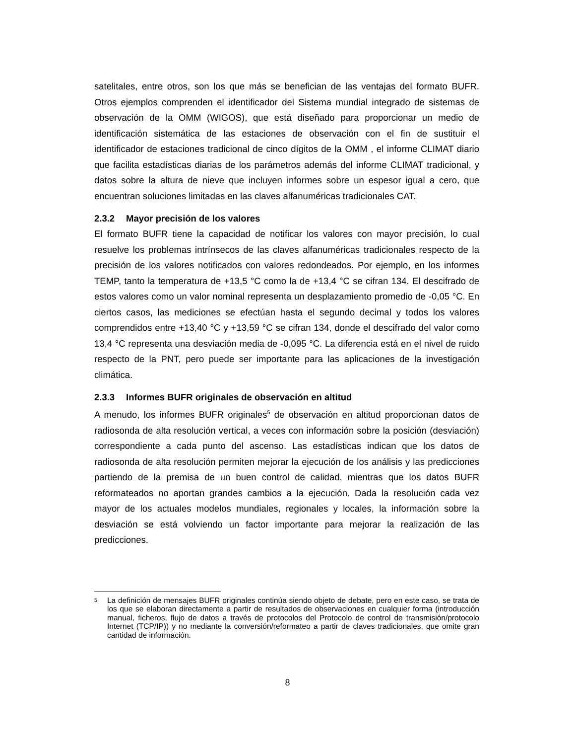satelitales, entre otros, son los que más se benefician de las ventajas del formato BUFR. Otros ejemplos comprenden el identificador del Sistema mundial integrado de sistemas de observación de la OMM (WIGOS), que está diseñado para proporcionar un medio de identificación sistemática de las estaciones de observación con el fin de sustituir el identificador de estaciones tradicional de cinco dígitos de la OMM , el informe CLIMAT diario que facilita estadísticas diarias de los parámetros además del informe CLIMAT tradicional, y datos sobre la altura de nieve que incluyen informes sobre un espesor igual a cero, que encuentran soluciones limitadas en las claves alfanuméricas tradicionales CAT.
2.3.2 Mayor precisión de los valores
El formato BUFR tiene la capacidad de notificar los valores con mayor precisión, lo cual resuelve los problemas intrínsecos de las claves alfanuméricas tradicionales respecto de la precisión de los valores notificados con valores redondeados. Por ejemplo, en los informes TEMP, tanto la temperatura de +13,5 °C como la de +13,4 °C se cifran 134. El descifrado de estos valores como un valor nominal representa un desplazamiento promedio de -0,05 °C. En ciertos casos, las mediciones se efectúan hasta el segundo decimal y todos los valores comprendidos entre +13,40 °C y +13,59 °C se cifran 134, donde el descifrado del valor como 13,4 °C representa una desviación media de -0,095 °C. La diferencia está en el nivel de ruido respecto de la PNT, pero puede ser importante para las aplicaciones de la investigación climática.
2.3.3 Informes BUFR originales de observación en altitud
A menudo, los informes BUFR originales<sup>5</sup> de observación en altitud proporcionan datos de radiosonda de alta resolución vertical, a veces con información sobre la posición (desviación) correspondiente a cada punto del ascenso. Las estadísticas indican que los datos de radiosonda de alta resolución permiten mejorar la ejecución de los análisis y las predicciones partiendo de la premisa de un buen control de calidad, mientras que los datos BUFR reformateados no aportan grandes cambios a la ejecución. Dada la resolución cada vez mayor de los actuales modelos mundiales, regionales y locales, la información sobre la desviación se está volviendo un factor importante para mejorar la realización de las predicciones.
<sup>5</sup> La definición de mensajes BUFR originales continúa siendo objeto de debate, pero en este caso, se trata de los que se elaboran directamente a partir de resultados de observaciones en cualquier forma (introducción manual, ficheros, flujo de datos a través de protocolos del Protocolo de control de transmisión/protocolo Internet (TCP/IP)) y no mediante la conversión/reformateo a partir de claves tradicionales, que omite gran cantidad de información.
8